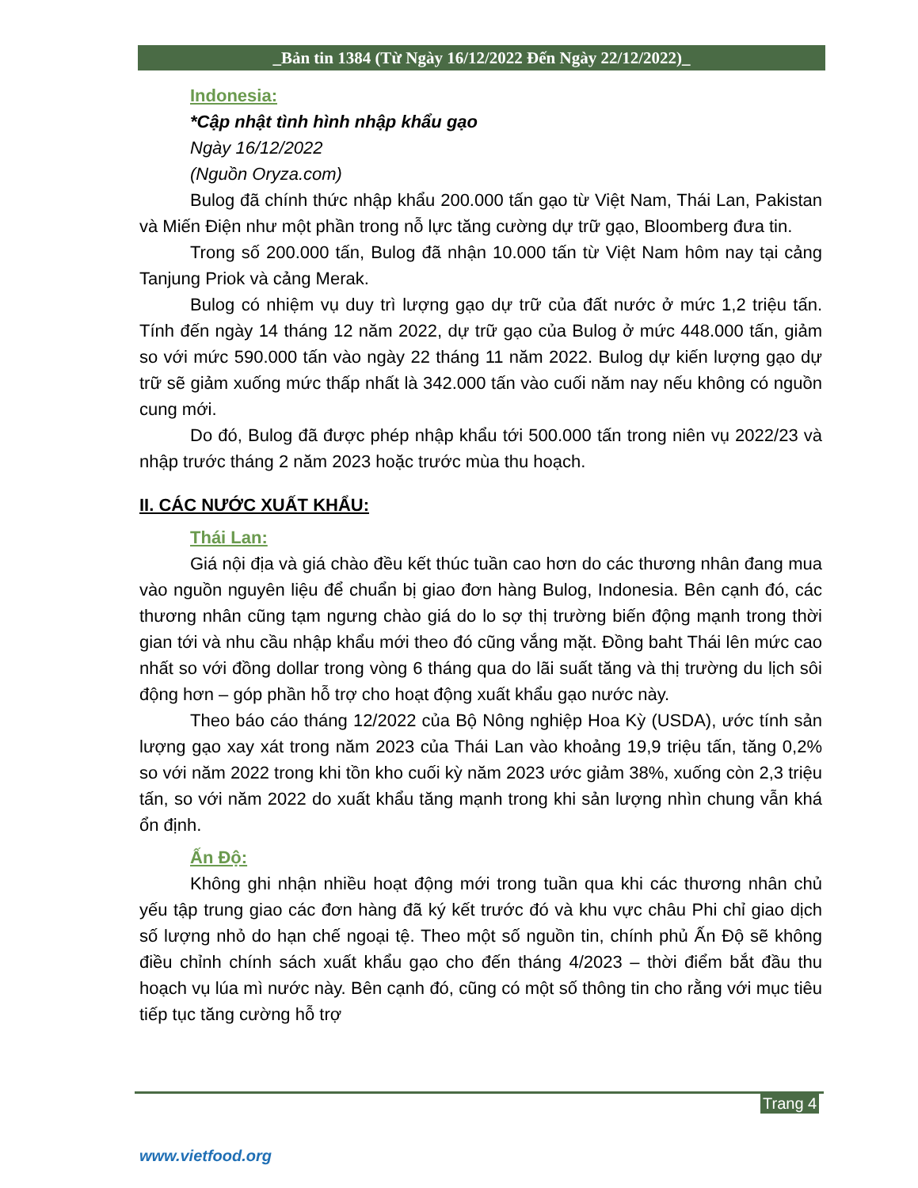_Bản tin 1384 (Từ Ngày 16/12/2022 Đến Ngày 22/12/2022)_
Indonesia:
*Cập nhật tình hình nhập khẩu gạo
Ngày 16/12/2022
(Nguồn Oryza.com)
Bulog đã chính thức nhập khẩu 200.000 tấn gạo từ Việt Nam, Thái Lan, Pakistan và Miến Điện như một phần trong nỗ lực tăng cường dự trữ gạo, Bloomberg đưa tin.
Trong số 200.000 tấn, Bulog đã nhận 10.000 tấn từ Việt Nam hôm nay tại cảng Tanjung Priok và cảng Merak.
Bulog có nhiệm vụ duy trì lượng gạo dự trữ của đất nước ở mức 1,2 triệu tấn. Tính đến ngày 14 tháng 12 năm 2022, dự trữ gạo của Bulog ở mức 448.000 tấn, giảm so với mức 590.000 tấn vào ngày 22 tháng 11 năm 2022. Bulog dự kiến lượng gạo dự trữ sẽ giảm xuống mức thấp nhất là 342.000 tấn vào cuối năm nay nếu không có nguồn cung mới.
Do đó, Bulog đã được phép nhập khẩu tới 500.000 tấn trong niên vụ 2022/23 và nhập trước tháng 2 năm 2023 hoặc trước mùa thu hoạch.
II. CÁC NƯỚC XUẤT KHẨU:
Thái Lan:
Giá nội địa và giá chào đều kết thúc tuần cao hơn do các thương nhân đang mua vào nguồn nguyên liệu để chuẩn bị giao đơn hàng Bulog, Indonesia. Bên cạnh đó, các thương nhân cũng tạm ngưng chào giá do lo sợ thị trường biến động mạnh trong thời gian tới và nhu cầu nhập khẩu mới theo đó cũng vắng mặt. Đồng baht Thái lên mức cao nhất so với đồng dollar trong vòng 6 tháng qua do lãi suất tăng và thị trường du lịch sôi động hơn – góp phần hỗ trợ cho hoạt động xuất khẩu gạo nước này.
Theo báo cáo tháng 12/2022 của Bộ Nông nghiệp Hoa Kỳ (USDA), ước tính sản lượng gạo xay xát trong năm 2023 của Thái Lan vào khoảng 19,9 triệu tấn, tăng 0,2% so với năm 2022 trong khi tồn kho cuối kỳ năm 2023 ước giảm 38%, xuống còn 2,3 triệu tấn, so với năm 2022 do xuất khẩu tăng mạnh trong khi sản lượng nhìn chung vẫn khá ổn định.
Ấn Độ:
Không ghi nhận nhiều hoạt động mới trong tuần qua khi các thương nhân chủ yếu tập trung giao các đơn hàng đã ký kết trước đó và khu vực châu Phi chỉ giao dịch số lượng nhỏ do hạn chế ngoại tệ. Theo một số nguồn tin, chính phủ Ấn Độ sẽ không điều chỉnh chính sách xuất khẩu gạo cho đến tháng 4/2023 – thời điểm bắt đầu thu hoạch vụ lúa mì nước này. Bên cạnh đó, cũng có một số thông tin cho rằng với mục tiêu tiếp tục tăng cường hỗ trợ
Trang 4
www.vietfood.org